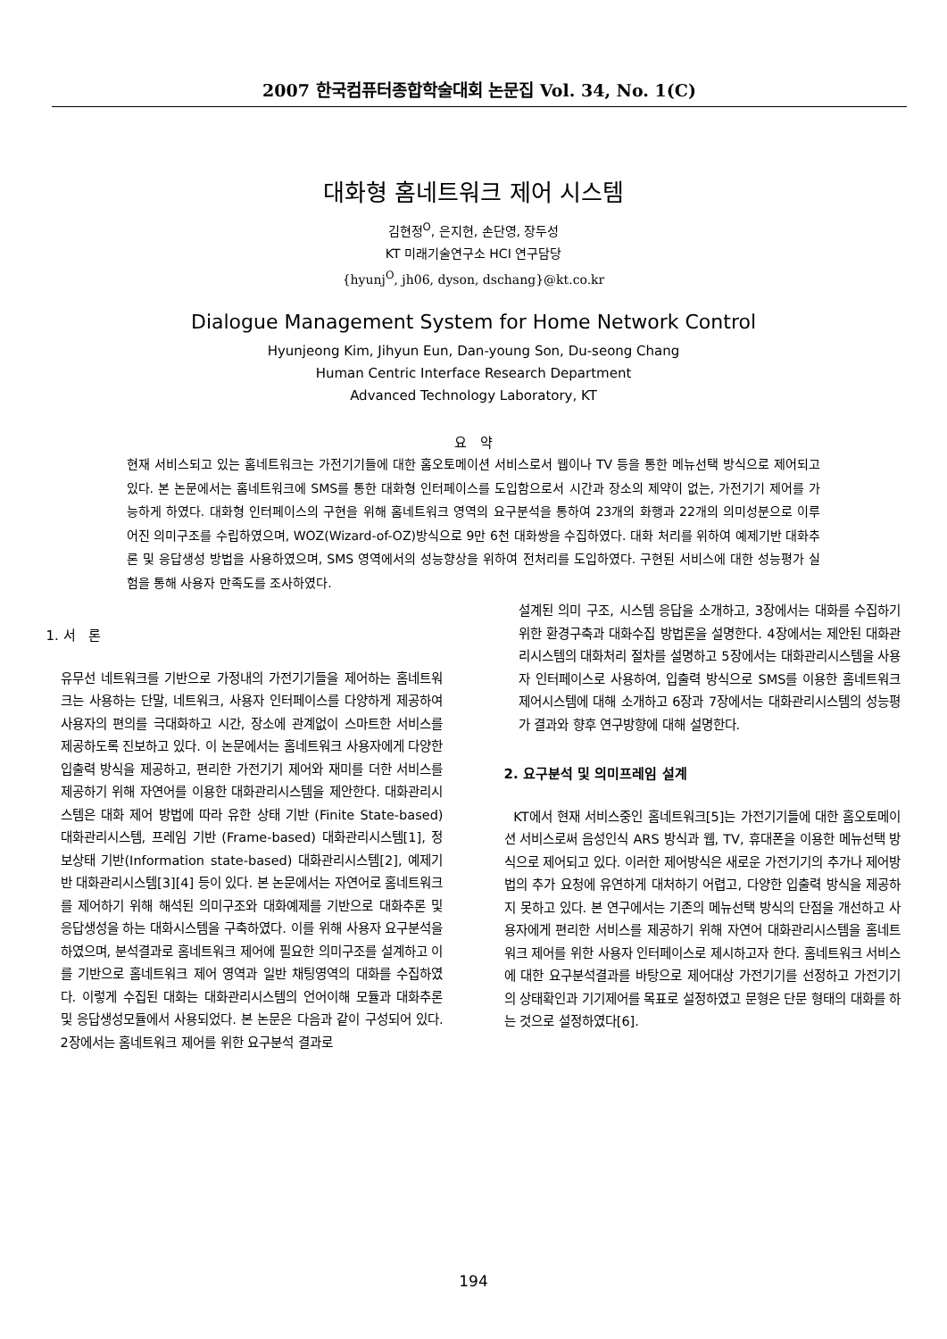2007 한국컴퓨터종합학술대회 논문집 Vol. 34, No. 1(C)
대화형 홈네트워크 제어 시스템
김현정<sup>O</sup>, 은지현, 손단영, 장두성
KT 미래기술연구소 HCI 연구담당
{hyunj<sup>O</sup>, jh06, dyson, dschang}@kt.co.kr
Dialogue Management System for Home Network Control
Hyunjeong Kim, Jihyun Eun, Dan-young Son, Du-seong Chang
Human Centric Interface Research Department
Advanced Technology Laboratory, KT
요 약
현재 서비스되고 있는 홈네트워크는 가전기기들에 대한 홈오토메이션 서비스로서 웹이나 TV 등을 통한 메뉴선택 방식으로 제어되고 있다. 본 논문에서는 홈네트워크에 SMS를 통한 대화형 인터페이스를 도입함으로서 시간과 장소의 제약이 없는, 가전기기 제어를 가능하게 하였다. 대화형 인터페이스의 구현을 위해 홈네트워크 영역의 요구분석을 통하여 23개의 화행과 22개의 의미성분으로 이루어진 의미구조를 수립하였으며, WOZ(Wizard-of-OZ)방식으로 9만 6천 대화쌍을 수집하였다. 대화 처리를 위하여 예제기반 대화추론 및 응답생성 방법을 사용하였으며, SMS 영역에서의 성능향상을 위하여 전처리를 도입하였다. 구현된 서비스에 대한 성능평가 실험을 통해 사용자 만족도를 조사하였다.
1. 서 론
유무선 네트워크를 기반으로 가정내의 가전기기들을 제어하는 홈네트워크는 사용하는 단말, 네트워크, 사용자 인터페이스를 다양하게 제공하여 사용자의 편의를 극대화하고 시간, 장소에 관계없이 스마트한 서비스를 제공하도록 진보하고 있다. 이 논문에서는 홈네트워크 사용자에게 다양한 입출력 방식을 제공하고, 편리한 가전기기 제어와 재미를 더한 서비스를 제공하기 위해 자연어를 이용한 대화관리시스템을 제안한다. 대화관리시스템은 대화 제어 방법에 따라 유한 상태 기반 (Finite State-based) 대화관리시스템, 프레임 기반 (Frame-based) 대화관리시스템[1], 정보상태 기반(Information state-based) 대화관리시스템[2], 예제기반 대화관리시스템[3][4] 등이 있다. 본 논문에서는 자연어로 홈네트워크를 제어하기 위해 해석된 의미구조와 대화예제를 기반으로 대화추론 및 응답생성을 하는 대화시스템을 구축하였다. 이를 위해 사용자 요구분석을 하였으며, 분석결과로 홈네트워크 제어에 필요한 의미구조를 설계하고 이를 기반으로 홈네트워크 제어 영역과 일반 채팅영역의 대화를 수집하였다. 이렇게 수집된 대화는 대화관리시스템의 언어이해 모듈과 대화추론 및 응답생성모듈에서 사용되었다. 본 논문은 다음과 같이 구성되어 있다. 2장에서는 홈네트워크 제어를 위한 요구분석 결과로
설계된 의미 구조, 시스템 응답을 소개하고, 3장에서는 대화를 수집하기 위한 환경구축과 대화수집 방법론을 설명한다. 4장에서는 제안된 대화관리시스템의 대화처리 절차를 설명하고 5장에서는 대화관리시스템을 사용자 인터페이스로 사용하여, 입출력 방식으로 SMS를 이용한 홈네트워크 제어시스템에 대해 소개하고 6장과 7장에서는 대화관리시스템의 성능평가 결과와 향후 연구방향에 대해 설명한다.
2. 요구분석 및 의미프레임 설계
KT에서 현재 서비스중인 홈네트워크[5]는 가전기기들에 대한 홈오토메이션 서비스로써 음성인식 ARS 방식과 웹, TV, 휴대폰을 이용한 메뉴선택 방식으로 제어되고 있다. 이러한 제어방식은 새로운 가전기기의 추가나 제어방법의 추가 요청에 유연하게 대처하기 어렵고, 다양한 입출력 방식을 제공하지 못하고 있다. 본 연구에서는 기존의 메뉴선택 방식의 단점을 개선하고 사용자에게 편리한 서비스를 제공하기 위해 자연어 대화관리시스템을 홈네트워크 제어를 위한 사용자 인터페이스로 제시하고자 한다. 홈네트워크 서비스에 대한 요구분석결과를 바탕으로 제어대상 가전기기를 선정하고 가전기기의 상태확인과 기기제어를 목표로 설정하였고 문형은 단문 형태의 대화를 하는 것으로 설정하였다[6].
194